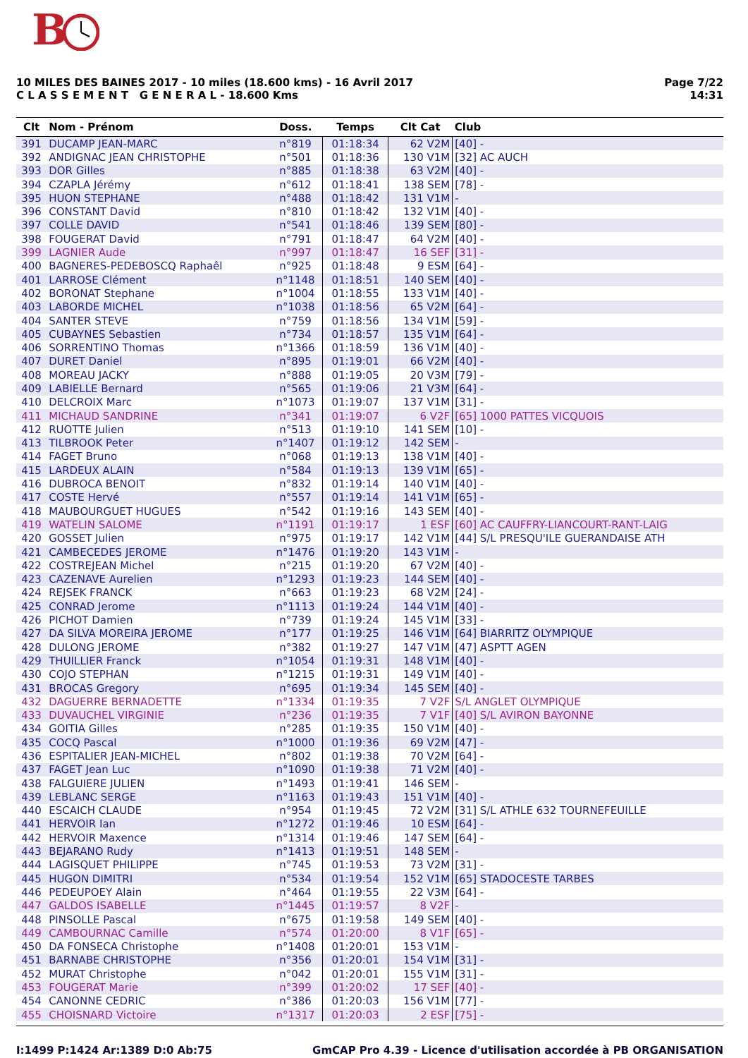B
10 MILES DES BAINES 2017 - 10 miles (18.600 kms) - 16 Avril 2017
C L A S S E M E N T G E N E R A L - 18.600 Kms
Page 7/22
14:31
| Clt | Nom - Prénom | Doss. | Temps | Clt Cat | Club |
| --- | --- | --- | --- | --- | --- |
| 391 | DUCAMP JEAN-MARC | n°819 | 01:18:34 | 62 V2M | [40] - |
| 392 | ANDIGNAC JEAN CHRISTOPHE | n°501 | 01:18:36 | 130 V1M | [32] AC AUCH |
| 393 | DOR Gilles | n°885 | 01:18:38 | 63 V2M | [40] - |
| 394 | CZAPLA Jérémy | n°612 | 01:18:41 | 138 SEM | [78] - |
| 395 | HUON STEPHANE | n°488 | 01:18:42 | 131 V1M | - |
| 396 | CONSTANT David | n°810 | 01:18:42 | 132 V1M | [40] - |
| 397 | COLLE DAVID | n°541 | 01:18:46 | 139 SEM | [80] - |
| 398 | FOUGERAT David | n°791 | 01:18:47 | 64 V2M | [40] - |
| 399 | LAGNIER Aude | n°997 | 01:18:47 | 16 SEF | [31] - |
| 400 | BAGNERES-PEDEBOSCQ Raphaêl | n°925 | 01:18:48 | 9 ESM | [64] - |
| 401 | LARROSE Clément | n°1148 | 01:18:51 | 140 SEM | [40] - |
| 402 | BORONAT Stephane | n°1004 | 01:18:55 | 133 V1M | [40] - |
| 403 | LABORDE MICHEL | n°1038 | 01:18:56 | 65 V2M | [64] - |
| 404 | SANTER STEVE | n°759 | 01:18:56 | 134 V1M | [59] - |
| 405 | CUBAYNES Sebastien | n°734 | 01:18:57 | 135 V1M | [64] - |
| 406 | SORRENTINO Thomas | n°1366 | 01:18:59 | 136 V1M | [40] - |
| 407 | DURET Daniel | n°895 | 01:19:01 | 66 V2M | [40] - |
| 408 | MOREAU JACKY | n°888 | 01:19:05 | 20 V3M | [79] - |
| 409 | LABIELLE Bernard | n°565 | 01:19:06 | 21 V3M | [64] - |
| 410 | DELCROIX Marc | n°1073 | 01:19:07 | 137 V1M | [31] - |
| 411 | MICHAUD SANDRINE | n°341 | 01:19:07 | 6 V2F | [65] 1000 PATTES VICQUOIS |
| 412 | RUOTTE Julien | n°513 | 01:19:10 | 141 SEM | [10] - |
| 413 | TILBROOK Peter | n°1407 | 01:19:12 | 142 SEM | - |
| 414 | FAGET Bruno | n°068 | 01:19:13 | 138 V1M | [40] - |
| 415 | LARDEUX ALAIN | n°584 | 01:19:13 | 139 V1M | [65] - |
| 416 | DUBROCA BENOIT | n°832 | 01:19:14 | 140 V1M | [40] - |
| 417 | COSTE Hervé | n°557 | 01:19:14 | 141 V1M | [65] - |
| 418 | MAUBOURGUET HUGUES | n°542 | 01:19:16 | 143 SEM | [40] - |
| 419 | WATELIN SALOME | n°1191 | 01:19:17 | 1 ESF | [60] AC CAUFFRY-LIANCOURT-RANT-LAIG |
| 420 | GOSSET Julien | n°975 | 01:19:17 | 142 V1M | [44] S/L PRESQU'ILE GUERANDAISE ATH |
| 421 | CAMBECEDES JEROME | n°1476 | 01:19:20 | 143 V1M | - |
| 422 | COSTREJEAN Michel | n°215 | 01:19:20 | 67 V2M | [40] - |
| 423 | CAZENAVE Aurelien | n°1293 | 01:19:23 | 144 SEM | [40] - |
| 424 | REJSEK FRANCK | n°663 | 01:19:23 | 68 V2M | [24] - |
| 425 | CONRAD Jerome | n°1113 | 01:19:24 | 144 V1M | [40] - |
| 426 | PICHOT Damien | n°739 | 01:19:24 | 145 V1M | [33] - |
| 427 | DA SILVA MOREIRA JEROME | n°177 | 01:19:25 | 146 V1M | [64] BIARRITZ OLYMPIQUE |
| 428 | DULONG JEROME | n°382 | 01:19:27 | 147 V1M | [47] ASPTT AGEN |
| 429 | THUILLIER Franck | n°1054 | 01:19:31 | 148 V1M | [40] - |
| 430 | COJO STEPHAN | n°1215 | 01:19:31 | 149 V1M | [40] - |
| 431 | BROCAS Gregory | n°695 | 01:19:34 | 145 SEM | [40] - |
| 432 | DAGUERRE BERNADETTE | n°1334 | 01:19:35 | 7 V2F | S/L ANGLET OLYMPIQUE |
| 433 | DUVAUCHEL VIRGINIE | n°236 | 01:19:35 | 7 V1F | [40] S/L AVIRON BAYONNE |
| 434 | GOITIA Gilles | n°285 | 01:19:35 | 150 V1M | [40] - |
| 435 | COCQ Pascal | n°1000 | 01:19:36 | 69 V2M | [47] - |
| 436 | ESPITALIER JEAN-MICHEL | n°802 | 01:19:38 | 70 V2M | [64] - |
| 437 | FAGET Jean Luc | n°1090 | 01:19:38 | 71 V2M | [40] - |
| 438 | FALGUIERE JULIEN | n°1493 | 01:19:41 | 146 SEM | - |
| 439 | LEBLANC SERGE | n°1163 | 01:19:43 | 151 V1M | [40] - |
| 440 | ESCAICH CLAUDE | n°954 | 01:19:45 | 72 V2M | [31] S/L ATHLE 632 TOURNEFEUILLE |
| 441 | HERVOIR Ian | n°1272 | 01:19:46 | 10 ESM | [64] - |
| 442 | HERVOIR Maxence | n°1314 | 01:19:46 | 147 SEM | [64] - |
| 443 | BEJARANO Rudy | n°1413 | 01:19:51 | 148 SEM | - |
| 444 | LAGISQUET PHILIPPE | n°745 | 01:19:53 | 73 V2M | [31] - |
| 445 | HUGON DIMITRI | n°534 | 01:19:54 | 152 V1M | [65] STADOCESTE TARBES |
| 446 | PEDEUPOEY Alain | n°464 | 01:19:55 | 22 V3M | [64] - |
| 447 | GALDOS ISABELLE | n°1445 | 01:19:57 | 8 V2F | - |
| 448 | PINSOLLE Pascal | n°675 | 01:19:58 | 149 SEM | [40] - |
| 449 | CAMBOURNAC Camille | n°574 | 01:20:00 | 8 V1F | [65] - |
| 450 | DA FONSECA Christophe | n°1408 | 01:20:01 | 153 V1M | - |
| 451 | BARNABE CHRISTOPHE | n°356 | 01:20:01 | 154 V1M | [31] - |
| 452 | MURAT Christophe | n°042 | 01:20:01 | 155 V1M | [31] - |
| 453 | FOUGERAT Marie | n°399 | 01:20:02 | 17 SEF | [40] - |
| 454 | CANONNE CEDRIC | n°386 | 01:20:03 | 156 V1M | [77] - |
| 455 | CHOISNARD Victoire | n°1317 | 01:20:03 | 2 ESF | [75] - |
I:1499 P:1424 Ar:1389 D:0 Ab:75
GmCAP Pro 4.39 - Licence d'utilisation accordée à PB ORGANISATION